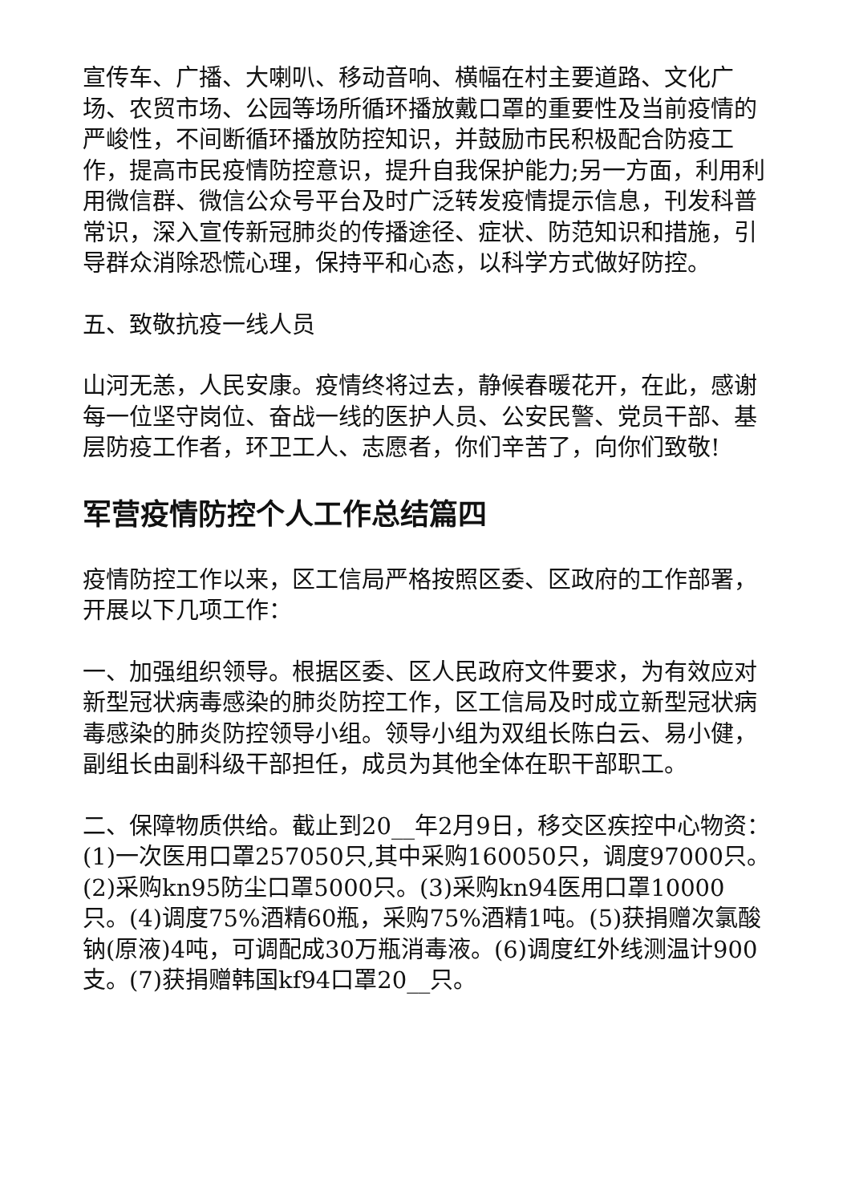宣传车、广播、大喇叭、移动音响、横幅在村主要道路、文化广场、农贸市场、公园等场所循环播放戴口罩的重要性及当前疫情的严峻性，不间断循环播放防控知识，并鼓励市民积极配合防疫工作，提高市民疫情防控意识，提升自我保护能力;另一方面，利用利用微信群、微信公众号平台及时广泛转发疫情提示信息，刊发科普常识，深入宣传新冠肺炎的传播途径、症状、防范知识和措施，引导群众消除恐慌心理，保持平和心态，以科学方式做好防控。
五、致敬抗疫一线人员
山河无恙，人民安康。疫情终将过去，静候春暖花开，在此，感谢每一位坚守岗位、奋战一线的医护人员、公安民警、党员干部、基层防疫工作者，环卫工人、志愿者，你们辛苦了，向你们致敬!
军营疫情防控个人工作总结篇四
疫情防控工作以来，区工信局严格按照区委、区政府的工作部署，开展以下几项工作：
一、加强组织领导。根据区委、区人民政府文件要求，为有效应对新型冠状病毒感染的肺炎防控工作，区工信局及时成立新型冠状病毒感染的肺炎防控领导小组。领导小组为双组长陈白云、易小健，副组长由副科级干部担任，成员为其他全体在职干部职工。
二、保障物质供给。截止到20__年2月9日，移交区疾控中心物资：(1)一次医用口罩257050只,其中采购160050只，调度97000只。(2)采购kn95防尘口罩5000只。(3)采购kn94医用口罩10000只。(4)调度75%酒精60瓶，采购75%酒精1吨。(5)获捐赠次氯酸钠(原液)4吨，可调配成30万瓶消毒液。(6)调度红外线测温计900支。(7)获捐赠韩国kf94口罩20__只。